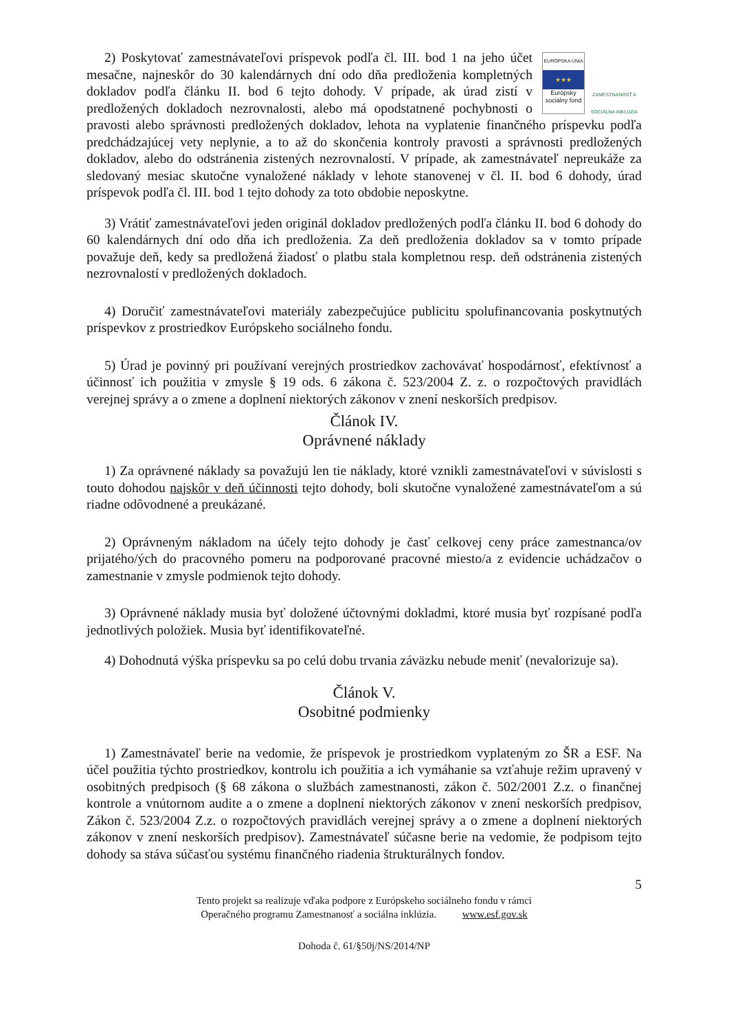EURÓPSKA ÚNIA
★★★
Európsky sociálny fond
ZAMESTNANOSŤ A SOCIÁLNA INKLÚZIA
2) Poskytovať zamestnávateľovi príspevok podľa čl. III. bod 1 na jeho účet mesačne, najneskôr do 30 kalendárnych dní odo dňa predloženia kompletných dokladov podľa článku II. bod 6 tejto dohody. V prípade, ak úrad zistí v predložených dokladoch nezrovnalosti, alebo má opodstatnené pochybnosti o pravosti alebo správnosti predložených dokladov, lehota na vyplatenie finančného príspevku podľa predchádzajúcej vety neplynie, a to až do skončenia kontroly pravosti a správnosti predložených dokladov, alebo do odstránenia zistených nezrovnalostí. V prípade, ak zamestnávateľ nepreukáže za sledovaný mesiac skutočne vynaložené náklady v lehote stanovenej v čl. II. bod 6 dohody, úrad príspevok podľa čl. III. bod 1 tejto dohody za toto obdobie neposkytne.
3) Vrátiť zamestnávateľovi jeden originál dokladov predložených podľa článku II. bod 6 dohody do 60 kalendárnych dní odo dňa ich predloženia. Za deň predloženia dokladov sa v tomto prípade považuje deň, kedy sa predložená žiadosť o platbu stala kompletnou resp. deň odstránenia zistených nezrovnalostí v predložených dokladoch.
4) Doručiť zamestnávateľovi materiály zabezpečujúce publicitu spolufinancovania poskytnutých príspevkov z prostriedkov Európskeho sociálneho fondu.
5) Úrad je povinný pri používaní verejných prostriedkov zachovávať hospodárnosť, efektívnosť a účinnosť ich použitia v zmysle § 19 ods. 6 zákona č. 523/2004 Z. z. o rozpočtových pravidlách verejnej správy a o zmene a doplnení niektorých zákonov v znení neskorších predpisov.
Článok IV.
Oprávnené náklady
1) Za oprávnené náklady sa považujú len tie náklady, ktoré vznikli zamestnávateľovi v súvislosti s touto dohodou najskôr v deň účinnosti tejto dohody, boli skutočne vynaložené zamestnávateľom a sú riadne odôvodnené a preukázané.
2) Oprávneným nákladom na účely tejto dohody je časť celkovej ceny práce zamestnanca/ov prijatého/ých do pracovného pomeru na podporované pracovné miesto/a z evidencie uchádzačov o zamestnanie v zmysle podmienok tejto dohody.
3) Oprávnené náklady musia byť doložené účtovnými dokladmi, ktoré musia byť rozpísané podľa jednotlivých položiek. Musia byť identifikovateľné.
4) Dohodnutá výška príspevku sa po celú dobu trvania záväzku nebude meniť (nevalorizuje sa).
Článok V.
Osobitné podmienky
1) Zamestnávateľ berie na vedomie, že príspevok je prostriedkom vyplateným zo ŠR a ESF. Na účel použitia týchto prostriedkov, kontrolu ich použitia a ich vymáhanie sa vzťahuje režim upravený v osobitných predpisoch (§ 68 zákona o službách zamestnanosti, zákon č. 502/2001 Z.z. o finančnej kontrole a vnútornom audite a o zmene a doplnení niektorých zákonov v znení neskorších predpisov, Zákon č. 523/2004 Z.z. o rozpočtových pravidlách verejnej správy a o zmene a doplnení niektorých zákonov v znení neskorších predpisov). Zamestnávateľ súčasne berie na vedomie, že podpisom tejto dohody sa stáva súčasťou systému finančného riadenia štrukturálnych fondov.
5
Tento projekt sa realizuje vďaka podpore z Európskeho sociálneho fondu v rámci
Operačného programu Zamestnanosť a sociálna inklúzia. www.esf.gov.sk
Dohoda č. 61/§50j/NS/2014/NP